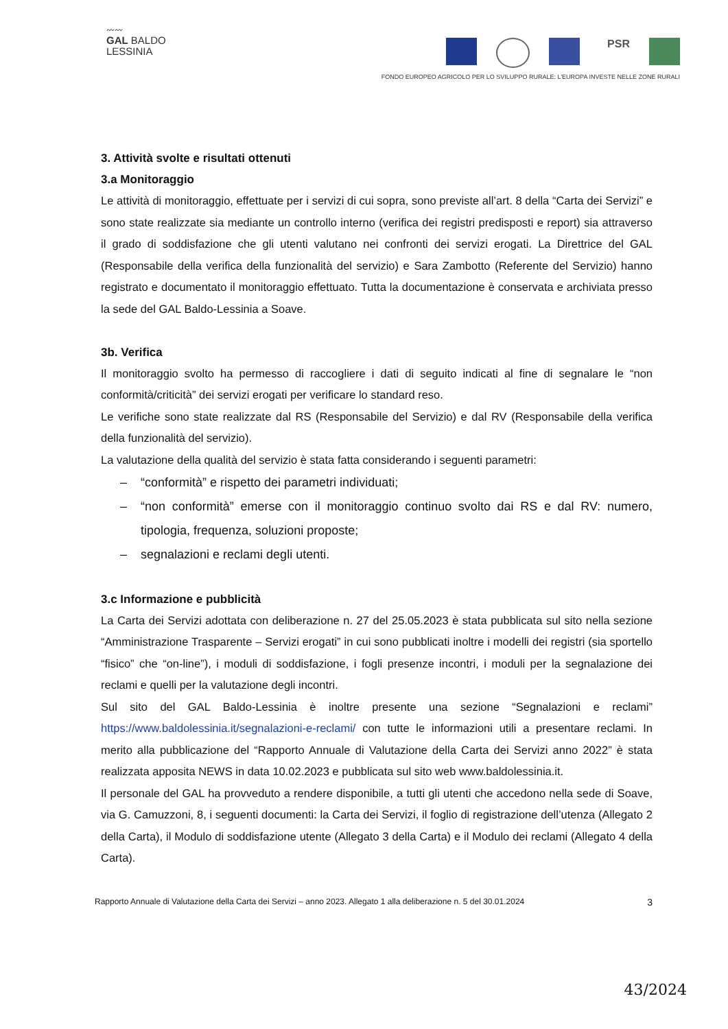〰〰
GAL BALDO
LESSINIA
PSR
FONDO EUROPEO AGRICOLO PER LO SVILUPPO RURALE: L'EUROPA INVESTE NELLE ZONE RURALI
3. Attività svolte e risultati ottenuti
3.a Monitoraggio
Le attività di monitoraggio, effettuate per i servizi di cui sopra, sono previste all’art. 8 della “Carta dei Servizi” e sono state realizzate sia mediante un controllo interno (verifica dei registri predisposti e report) sia attraverso il grado di soddisfazione che gli utenti valutano nei confronti dei servizi erogati. La Direttrice del GAL (Responsabile della verifica della funzionalità del servizio) e Sara Zambotto (Referente del Servizio) hanno registrato e documentato il monitoraggio effettuato. Tutta la documentazione è conservata e archiviata presso la sede del GAL Baldo-Lessinia a Soave.
3b. Verifica
Il monitoraggio svolto ha permesso di raccogliere i dati di seguito indicati al fine di segnalare le “non conformità/criticità” dei servizi erogati per verificare lo standard reso.
Le verifiche sono state realizzate dal RS (Responsabile del Servizio) e dal RV (Responsabile della verifica della funzionalità del servizio).
La valutazione della qualità del servizio è stata fatta considerando i seguenti parametri:
– “conformità” e rispetto dei parametri individuati;
– “non conformità” emerse con il monitoraggio continuo svolto dai RS e dal RV: numero, tipologia, frequenza, soluzioni proposte;
– segnalazioni e reclami degli utenti.
3.c Informazione e pubblicità
La Carta dei Servizi adottata con deliberazione n. 27 del 25.05.2023 è stata pubblicata sul sito nella sezione “Amministrazione Trasparente – Servizi erogati” in cui sono pubblicati inoltre i modelli dei registri (sia sportello “fisico” che “on-line”), i moduli di soddisfazione, i fogli presenze incontri, i moduli per la segnalazione dei reclami e quelli per la valutazione degli incontri.
Sul sito del GAL Baldo-Lessinia è inoltre presente una sezione “Segnalazioni e reclami” https://www.baldolessinia.it/segnalazioni-e-reclami/ con tutte le informazioni utili a presentare reclami. In merito alla pubblicazione del “Rapporto Annuale di Valutazione della Carta dei Servizi anno 2022” è stata realizzata apposita NEWS in data 10.02.2023 e pubblicata sul sito web www.baldolessinia.it.
Il personale del GAL ha provveduto a rendere disponibile, a tutti gli utenti che accedono nella sede di Soave, via G. Camuzzoni, 8, i seguenti documenti: la Carta dei Servizi, il foglio di registrazione dell’utenza (Allegato 2 della Carta), il Modulo di soddisfazione utente (Allegato 3 della Carta) e il Modulo dei reclami (Allegato 4 della Carta).
Rapporto Annuale di Valutazione della Carta dei Servizi – anno 2023. Allegato 1 alla deliberazione n. 5 del 30.01.2024 3
43/2024